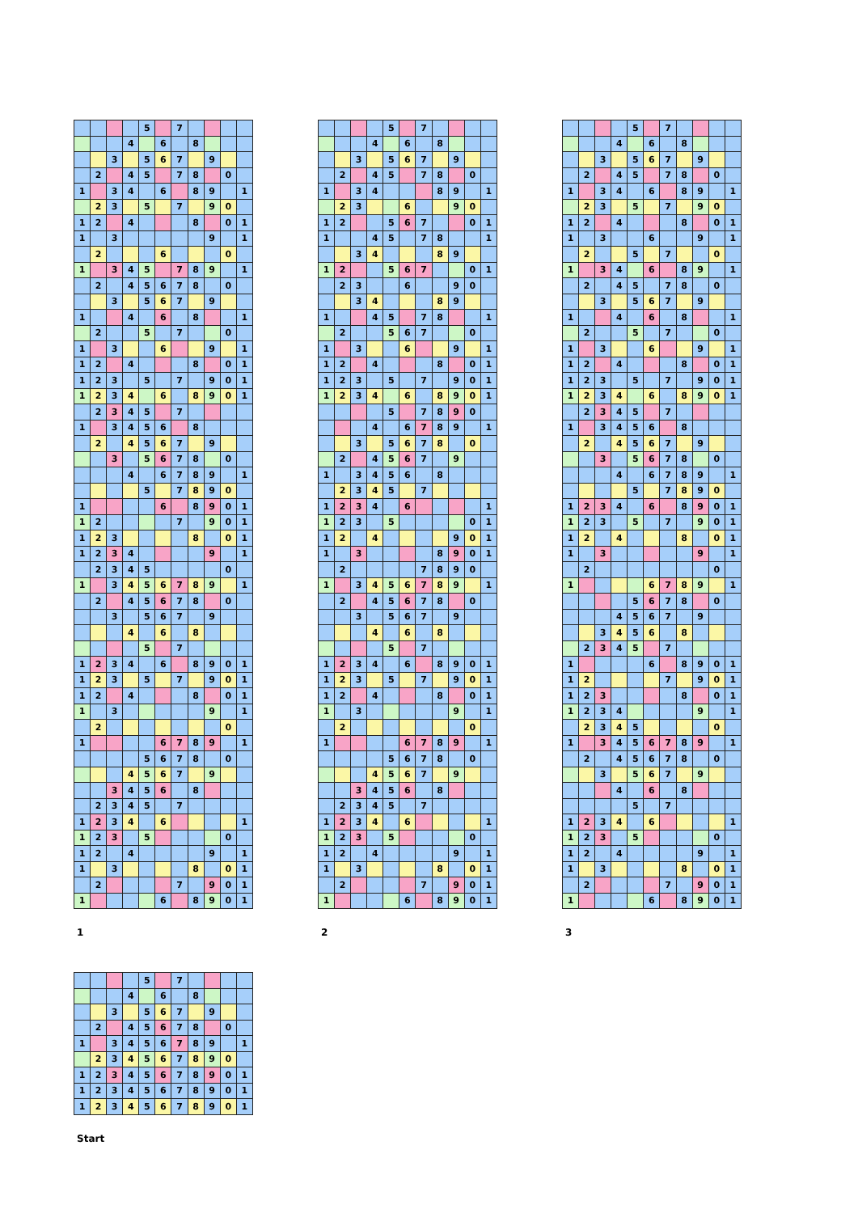| | | | | 5 | | 7 | | | | |
| | | | 4 | | 6 | | 8 | | | |
| | | 3 | | 5 | 6 | 7 | | 9 | | |
| | 2 | | 4 | 5 | | 7 | 8 | | 0 | |
| 1 | | 3 | 4 | | 6 | | 8 | 9 | | 1 |
| | 2 | 3 | | 5 | | 7 | | 9 | 0 | |
| 1 | 2 | | 4 | | | | 8 | | 0 | 1 |
| 1 | | 3 | | | | | | 9 | | 1 |
| | 2 | | | | 6 | | | | 0 | |
| 1 | | 3 | 4 | 5 | | 7 | 8 | 9 | | 1 |
| | 2 | | 4 | 5 | 6 | 7 | 8 | | 0 | |
| | | 3 | | 5 | 6 | 7 | | 9 | | |
| 1 | | | 4 | | 6 | | 8 | | | 1 |
| | 2 | | | 5 | | 7 | | | 0 | |
| 1 | | 3 | | | 6 | | | 9 | | 1 |
| 1 | 2 | | 4 | | | | 8 | | 0 | 1 |
| 1 | 2 | 3 | | 5 | | 7 | | 9 | 0 | 1 |
| 1 | 2 | 3 | 4 | | 6 | | 8 | 9 | 0 | 1 |
| | 2 | 3 | 4 | 5 | | 7 | | | | |
| 1 | | 3 | 4 | 5 | 6 | | 8 | | | |
| | 2 | | 4 | 5 | 6 | 7 | | 9 | | |
| | | 3 | | 5 | 6 | 7 | 8 | | 0 | |
| | | | 4 | | 6 | 7 | 8 | 9 | | 1 |
| | | | | 5 | | 7 | 8 | 9 | 0 | |
| 1 | | | | | 6 | | 8 | 9 | 0 | 1 |
| 1 | 2 | | | | | 7 | | 9 | 0 | 1 |
| 1 | 2 | 3 | | | | | 8 | | 0 | 1 |
| 1 | 2 | 3 | 4 | | | | | 9 | | 1 |
| | 2 | 3 | 4 | 5 | | | | | 0 | |
| 1 | | 3 | 4 | 5 | 6 | 7 | 8 | 9 | | 1 |
| | 2 | | 4 | 5 | 6 | 7 | 8 | | 0 | |
| | | 3 | | 5 | 6 | 7 | | 9 | | |
| | | | 4 | | 6 | | 8 | | | |
| | | | | 5 | | 7 | | | | |
| 1 | 2 | 3 | 4 | | 6 | | 8 | 9 | 0 | 1 |
| 1 | 2 | 3 | | 5 | | 7 | | 9 | 0 | 1 |
| 1 | 2 | | 4 | | | | 8 | | 0 | 1 |
| 1 | | 3 | | | | | | 9 | | 1 |
| | 2 | | | | | | | | 0 | |
| 1 | | | | | 6 | 7 | 8 | 9 | | 1 |
| | | | | 5 | 6 | 7 | 8 | | 0 | |
| | | | 4 | 5 | 6 | 7 | | 9 | | |
| | | 3 | 4 | 5 | 6 | | 8 | | | |
| | 2 | 3 | 4 | 5 | | 7 | | | | |
| 1 | 2 | 3 | 4 | | 6 | | | | | 1 |
| 1 | 2 | 3 | | 5 | | | | | 0 | |
| 1 | 2 | | 4 | | | | | 9 | | 1 |
| 1 | | 3 | | | | | 8 | | 0 | 1 |
| | 2 | | | | | 7 | | 9 | 0 | 1 |
| 1 | | | | | 6 | | 8 | 9 | 0 | 1 |
1
| | | | | 5 | | 7 | | | | |
| | | | 4 | | 6 | | 8 | | | |
| | | 3 | | 5 | 6 | 7 | | 9 | | |
| | 2 | | 4 | 5 | | 7 | 8 | | 0 | |
| 1 | | 3 | 4 | | | | 8 | 9 | | 1 |
| | 2 | 3 | | | 6 | | | 9 | 0 | |
| 1 | 2 | | | 5 | 6 | 7 | | | 0 | 1 |
| 1 | | | 4 | 5 | | 7 | 8 | | | 1 |
| | | 3 | 4 | | | | 8 | 9 | | |
| 1 | 2 | | | 5 | 6 | 7 | | | 0 | 1 |
| | 2 | 3 | | | 6 | | | 9 | 0 | |
| | | 3 | 4 | | | | 8 | 9 | | |
| 1 | | | 4 | 5 | | 7 | 8 | | | 1 |
| | 2 | | | 5 | 6 | 7 | | | 0 | |
| 1 | | 3 | | | 6 | | | 9 | | 1 |
| 1 | 2 | | 4 | | | | 8 | | 0 | 1 |
| 1 | 2 | 3 | | 5 | | 7 | | 9 | 0 | 1 |
| 1 | 2 | 3 | 4 | | 6 | | 8 | 9 | 0 | 1 |
| | | | | 5 | | 7 | 8 | 9 | 0 | |
| | | | 4 | | 6 | 7 | 8 | 9 | | 1 |
| | | 3 | | 5 | 6 | 7 | 8 | | 0 | |
| | 2 | | 4 | 5 | 6 | 7 | | 9 | | |
| 1 | | 3 | 4 | 5 | 6 | | 8 | | | |
| | 2 | 3 | 4 | 5 | | 7 | | | | |
| 1 | 2 | 3 | 4 | | 6 | | | | | 1 |
| 1 | 2 | 3 | | 5 | | | | | 0 | 1 |
| 1 | 2 | | 4 | | | | | 9 | 0 | 1 |
| 1 | | 3 | | | | | 8 | 9 | 0 | 1 |
| | 2 | | | | | 7 | 8 | 9 | 0 | |
| 1 | | 3 | 4 | 5 | 6 | 7 | 8 | 9 | | 1 |
| | 2 | | 4 | 5 | 6 | 7 | 8 | | 0 | |
| | | 3 | | 5 | 6 | 7 | | 9 | | |
| | | | 4 | | 6 | | 8 | | | |
| | | | | 5 | | 7 | | | | |
| 1 | 2 | 3 | 4 | | 6 | | 8 | 9 | 0 | 1 |
| 1 | 2 | 3 | | 5 | | 7 | | 9 | 0 | 1 |
| 1 | 2 | | 4 | | | | 8 | | 0 | 1 |
| 1 | | 3 | | | | | | 9 | | 1 |
| | 2 | | | | | | | | 0 | |
| 1 | | | | | 6 | 7 | 8 | 9 | | 1 |
| | | | | 5 | 6 | 7 | 8 | | 0 | |
| | | | 4 | 5 | 6 | 7 | | 9 | | |
| | | 3 | 4 | 5 | 6 | | 8 | | | |
| | 2 | 3 | 4 | 5 | | 7 | | | | |
| 1 | 2 | 3 | 4 | | 6 | | | | | 1 |
| 1 | 2 | 3 | | 5 | | | | | 0 | |
| 1 | 2 | | 4 | | | | | 9 | | 1 |
| 1 | | 3 | | | | | 8 | | 0 | 1 |
| | 2 | | | | | 7 | | 9 | 0 | 1 |
| 1 | | | | | 6 | | 8 | 9 | 0 | 1 |
2
| | | | | 5 | | 7 | | | | |
| | | | 4 | | 6 | | 8 | | | |
| | | 3 | | 5 | 6 | 7 | | 9 | | |
| | 2 | | 4 | 5 | | 7 | 8 | | 0 | |
| 1 | | 3 | 4 | | 6 | | 8 | 9 | | 1 |
| | 2 | 3 | | 5 | | 7 | | 9 | 0 | |
| 1 | 2 | | 4 | | | | 8 | | 0 | 1 |
| 1 | | 3 | | | 6 | | | 9 | | 1 |
| | 2 | | | 5 | | 7 | | | 0 | |
| 1 | | 3 | 4 | | 6 | | 8 | 9 | | 1 |
| | 2 | | 4 | 5 | | 7 | 8 | | 0 | |
| | | 3 | | 5 | 6 | 7 | | 9 | | |
| 1 | | | 4 | | 6 | | 8 | | | 1 |
| | 2 | | | 5 | | 7 | | | 0 | |
| 1 | | 3 | | | 6 | | | 9 | | 1 |
| 1 | 2 | | 4 | | | | 8 | | 0 | 1 |
| 1 | 2 | 3 | | 5 | | 7 | | 9 | 0 | 1 |
| 1 | 2 | 3 | 4 | | 6 | | 8 | 9 | 0 | 1 |
| | 2 | 3 | 4 | 5 | | 7 | | | | |
| 1 | | 3 | 4 | 5 | 6 | | 8 | | | |
| | 2 | | 4 | 5 | 6 | 7 | | 9 | | |
| | | 3 | | 5 | 6 | 7 | 8 | | 0 | |
| | | | 4 | | 6 | 7 | 8 | 9 | | 1 |
| | | | | 5 | | 7 | 8 | 9 | 0 | |
| 1 | 2 | 3 | 4 | | 6 | | 8 | 9 | 0 | 1 |
| 1 | 2 | 3 | | 5 | | 7 | | 9 | 0 | 1 |
| 1 | 2 | | 4 | | | | 8 | | 0 | 1 |
| 1 | | 3 | | | | | | 9 | | 1 |
| | 2 | | | | | | | | 0 | |
| 1 | | | | | 6 | 7 | 8 | 9 | | 1 |
| | | | | 5 | 6 | 7 | 8 | | 0 | |
| | | | 4 | 5 | 6 | 7 | | 9 | | |
| | | 3 | 4 | 5 | 6 | | 8 | | | |
| | 2 | 3 | 4 | 5 | | 7 | | | | |
| 1 | | | | | 6 | | 8 | 9 | 0 | 1 |
| 1 | 2 | | | | | 7 | | 9 | 0 | 1 |
| 1 | 2 | 3 | | | | | 8 | | 0 | 1 |
| 1 | 2 | 3 | 4 | | | | | 9 | | 1 |
| | 2 | 3 | 4 | 5 | | | | | 0 | |
| 1 | | 3 | 4 | 5 | 6 | 7 | 8 | 9 | | 1 |
| | 2 | | 4 | 5 | 6 | 7 | 8 | | 0 | |
| | | 3 | | 5 | 6 | 7 | | 9 | | |
| | | | 4 | | 6 | | 8 | | | |
| | | | | 5 | | 7 | | | | |
| 1 | 2 | 3 | 4 | | 6 | | | | | 1 |
| 1 | 2 | 3 | | 5 | | | | | 0 | |
| 1 | 2 | | 4 | | | | | 9 | | 1 |
| 1 | | 3 | | | | | 8 | | 0 | 1 |
| | 2 | | | | | 7 | | 9 | 0 | 1 |
| 1 | | | | | 6 | | 8 | 9 | 0 | 1 |
3
| | | | | 5 | | 7 | | | | |
| | | | 4 | | 6 | | 8 | | | |
| | | 3 | | 5 | 6 | 7 | | 9 | | |
| | 2 | | 4 | 5 | 6 | 7 | 8 | | 0 | |
| 1 | | 3 | 4 | 5 | 6 | 7 | 8 | 9 | | 1 |
| | 2 | 3 | 4 | 5 | 6 | 7 | 8 | 9 | 0 | |
| 1 | 2 | 3 | 4 | 5 | 6 | 7 | 8 | 9 | 0 | 1 |
| 1 | 2 | 3 | 4 | 5 | 6 | 7 | 8 | 9 | 0 | 1 |
| 1 | 2 | 3 | 4 | 5 | 6 | 7 | 8 | 9 | 0 | 1 |
Start